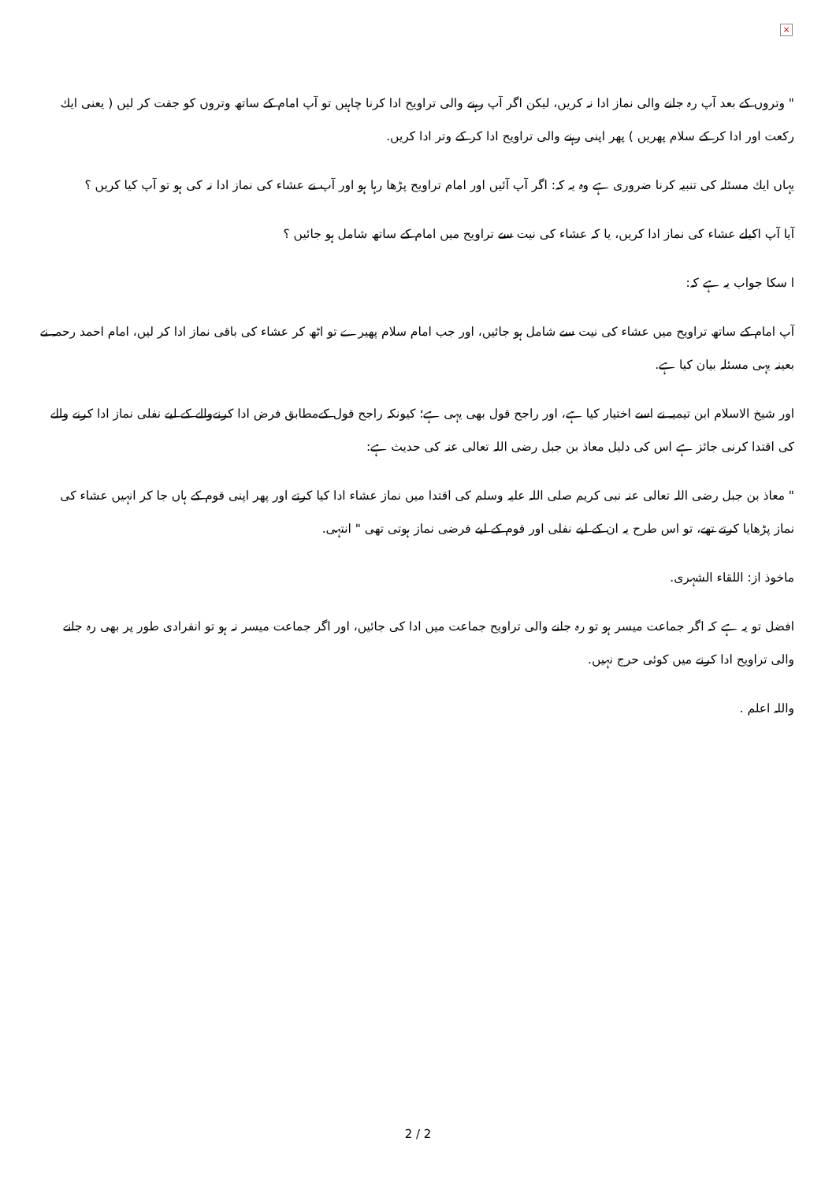×
" وتروں کے بعد آپ رہ جانے والی نماز ادا نہ کریں، لیکن اگر آپ رہنے والی تراویح ادا کرنا چاہیں تو آپ امام کے ساتھ وتروں کو جفت کر لیں ( یعنی ایك رکعت اور ادا کر کے سلام پھریں ) پھر اپنی رہنے والی تراویح ادا کر کے وتر ادا کریں.
یہاں ایك مسئلہ کی تنبیہ کرنا ضروری ہے وہ یہ کہ: اگر آپ آئیں اور امام تراویح پڑھا رہا ہو اور آپ نے عشاء کی نماز ادا نہ کی ہو تو آپ کیا کریں ؟
آیا آپ اکیلے عشاء کی نماز ادا کریں، یا کہ عشاء کی نیت سے تراویح میں امام کے ساتھ شامل ہو جائیں ؟
ا سکا جواب یہ ہے کہ:
آپ امام کے ساتھ تراویح میں عشاء کی نیت سے شامل ہو جائیں، اور جب امام سلام پھیرے تو اٹھ کر عشاء کی باقی نماز ادا کر لیں، امام احمد رحمہ نے بعینہ یہی مسئلہ بیان کیا ہے.
اور شیخ الاسلام ابن تیمیہ نے اسے اختیار کیا ہے، اور راجح قول بھی یہی ہے؛ کیونکہ راجح قول کےمطابق فرض ادا کرنےوالے کے لیے نفلی نماز ادا کرنے والے کی اقتدا کرنی جائز ہے اس کی دلیل معاذ بن جبل رضی اللہ تعالی عنہ کی حدیث ہے:
" معاذ بن جبل رضی اللہ تعالی عنہ نبی کریم صلی اللہ علیہ وسلم کی اقتدا میں نماز عشاء ادا کیا کرتے اور پھر اپنی قوم کے ہاں جا کر انہیں عشاء کی نماز پڑھایا کرتے تھے، تو اس طرح یہ ان کے لیے نفلی اور قوم کے لیے فرضی نماز ہوتی تھی " انتہی.
ماخوذ از: اللقاء الشہری.
افضل تو یہ ہے کہ اگر جماعت میسر ہو تو رہ جانے والی تراویح جماعت میں ادا کی جائیں، اور اگر جماعت میسر نہ ہو تو انفرادی طور پر بھی رہ جانے والی تراویح ادا کرنے میں کوئی حرج نہیں.
واللہ اعلم .
2 / 2